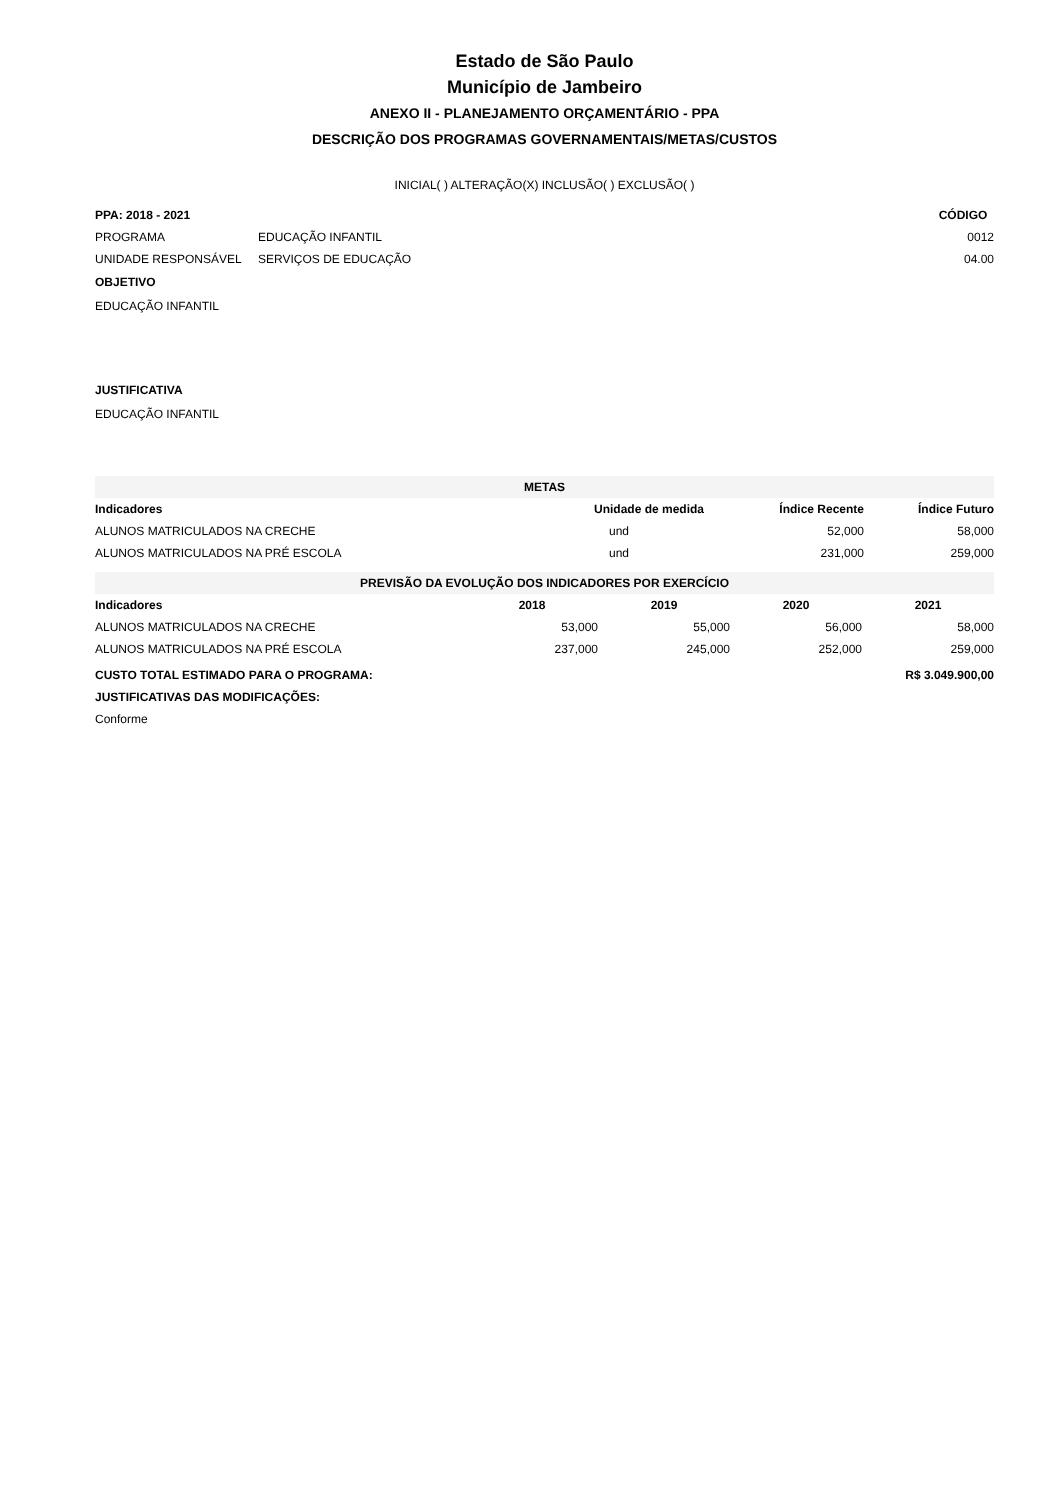Estado de São Paulo
Município de Jambeiro
ANEXO II - PLANEJAMENTO ORÇAMENTÁRIO - PPA
DESCRIÇÃO DOS PROGRAMAS GOVERNAMENTAIS/METAS/CUSTOS
INICIAL( ) ALTERAÇÃO(X) INCLUSÃO( ) EXCLUSÃO( )
| PPA: 2018 - 2021 | | CÓDIGO |
| --- | --- | --- |
| PROGRAMA | EDUCAÇÃO INFANTIL | 0012 |
| UNIDADE RESPONSÁVEL | SERVIÇOS DE EDUCAÇÃO | 04.00 |
OBJETIVO
EDUCAÇÃO INFANTIL
JUSTIFICATIVA
EDUCAÇÃO INFANTIL
| METAS | | | |
| Indicadores | Unidade de medida | Índice Recente | Índice Futuro |
| ALUNOS MATRICULADOS NA CRECHE | und | 52,000 | 58,000 |
| ALUNOS MATRICULADOS NA PRÉ ESCOLA | und | 231,000 | 259,000 |
| PREVISÃO DA EVOLUÇÃO DOS INDICADORES POR EXERCÍCIO | | | | |
| Indicadores | 2018 | 2019 | 2020 | 2021 |
| ALUNOS MATRICULADOS NA CRECHE | 53,000 | 55,000 | 56,000 | 58,000 |
| ALUNOS MATRICULADOS NA PRÉ ESCOLA | 237,000 | 245,000 | 252,000 | 259,000 |
| CUSTO TOTAL ESTIMADO PARA O PROGRAMA: | R$ 3.049.900,00 |
| --- | --- |
| JUSTIFICATIVAS DAS MODIFICAÇÕES: | |
| Conforme | |